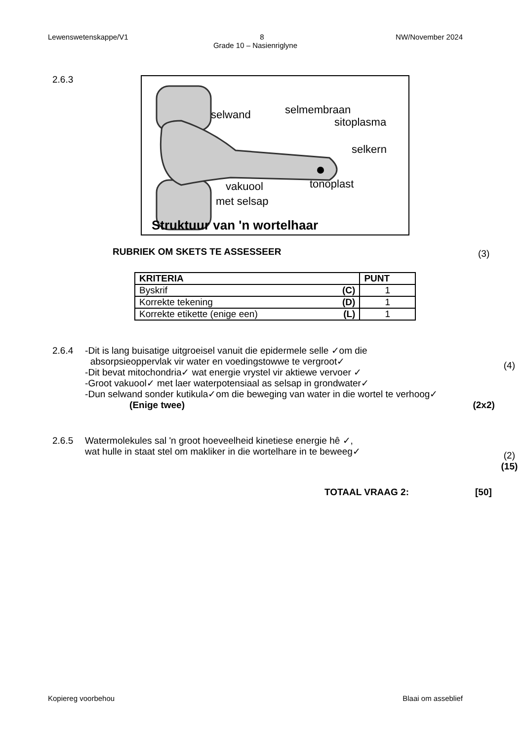Lewenswetenskappe/V1 8 NW/November 2024
Grade 10 – Nasienriglyne
2.6.3
selwand
selmembraan
sitoplasma
selkern
vakuool
met selsap
tonoplast
Struktuur van 'n wortelhaar
RUBRIEK OM SKETS TE ASSESSEER (3)
| KRITERIA | PUNT |
| --- | --- |
| Byskrif (C) | 1 |
| Korrekte tekening (D) | 1 |
| Korrekte etikette (enige een) (L) | 1 |
2.6.4 -Dit is lang buisatige uitgroeisel vanuit die epidermele selle ✓om die
absorpsieoppervlak vir water en voedingstowwe te vergroot✓
-Dit bevat mitochondria✓ wat energie vrystel vir aktiewe vervoer ✓
-Groot vakuool✓ met laer waterpotensiaal as selsap in grondwater✓
-Dun selwand sonder kutikula✓om die beweging van water in die wortel te verhoog✓
(Enige twee) (2x2)
(4)
2.6.5 Watermolekules sal 'n groot hoeveelheid kinetiese energie hê ✓,
wat hulle in staat stel om makliker in die wortelhare in te beweeg✓
(2)
(15)
TOTAAL VRAAG 2: [50]
Kopiereg voorbehou Blaai om asseblief